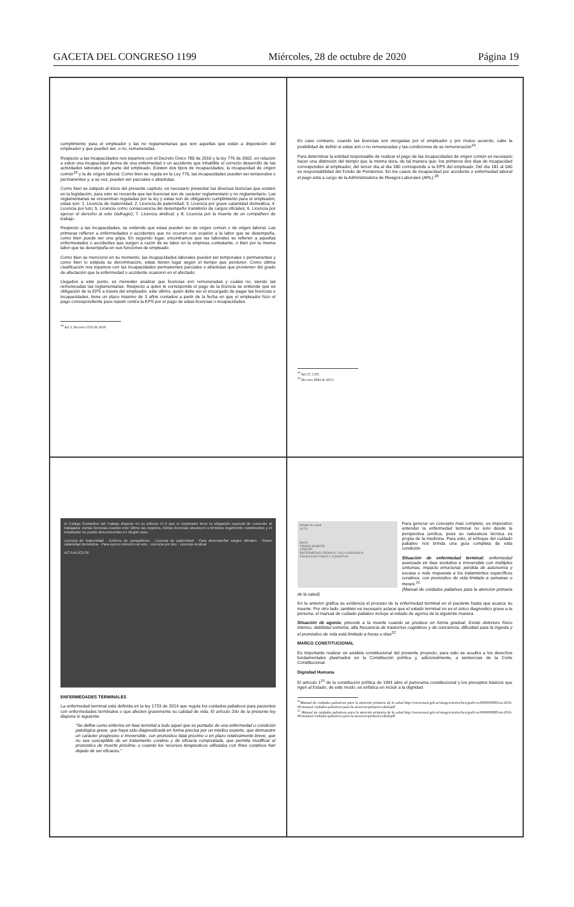GACETA DEL CONGRESO 1199 Miércoles, 28 de octubre de 2020 Página 19
cumplimiento para el empleador y las no reglamentarias que son aquellas que están a disposición del empleador y que pueden ser, o no, remuneradas.
Respecto a las incapacidades nos topamos con el Decreto Único 780 de 2016 y la ley 776 de 2002, en relación a estos una incapacidad deriva de una enfermedad o un accidente que inhabilite el correcto desarrollo de las actividades laborales por parte del empleado. Existen dos tipos de incapacidades, la incapacidad de origen común<sup>18</sup> y la de origen laboral. Como bien se regula en la Ley 776, las incapacidades pueden ser temporales o permanentes y, a su vez, pueden ser parciales o absolutas.
Como bien se estipulo al inicio del presente capitulo, es necesario presentar las diversas licencias que existen en la legislación, para esto se recuerda que las licencias son de carácter reglamentario y no reglamentario. Las reglamentarias se encuentran reguladas por la ley y estas son de obligatorio cumplimiento para el empleador, estas son: 1. Licencia de maternidad; 2. Licencia de paternidad; 3. Licencia por grave calamidad domestica; 4. Licencia por luto; 5. Licencia como consecuencia del desempeño transitorio de cargos oficiales; 6. Licencia por ejercer el derecho al voto (sufragio); 7. Licencia sindical; y 8. Licencia por la muerte de un compañero de trabajo.
Respecto a las incapacidades, se entiende que estas pueden ser de origen común o de origen laboral. Las primeras refieren a enfermedades o accidentes que no ocurren con ocasión a la labor que se desempeña, como bien puede ser una gripa. En segundo lugar, encontramos que las laborales se refieren a aquellas enfermedades o accidentes que surgen a razón de su labor en la empresa contratante, o bien por la misma labor que se desempeña en sus funciones de empleado.
Como bien se mencionó en su momento, las incapacidades laborales pueden ser temporales o permanentes y como bien lo estipula su denominación, estas tienen lugar según el tiempo que perduren. Como última clasificación nos topamos con las incapacidades permanentes parciales o absolutas que provienen del grado de afectación que la enfermedad o accidente ocasionó en el afectado.
Llegados a este punto, es menester analizar que licencias son remuneradas y cuáles no, siendo las remuneradas las reglamentarias. Respecto a quien le corresponde el pago de la licencia se entiende que es obligación de la EPS a través del empleador, este último, quien debe ser el encargado de pagar las licencias e incapacidades, tiene un plazo máximo de 3 años contados a partir de la fecha en que el empleador hizo el pago correspondiente para repetir contra la EPS por el pago de estas licencias o incapacidades.
<sup>18</sup> Art 3, Decreto 1333 de 2018
En caso contrario, cuando las licencias son otorgadas por el empleador y por mutuo acuerdo, cabe la posibilidad de definir si estas son o no remuneradas y las condiciones de su remuneración<sup>19</sup>.
Para determinar la entidad responsable de realizar el pago de las incapacidades de origen común es necesario hacer una distinción del tiempo que la misma dura, de tal manera que: los primeros dos días de incapacidad corresponden al empleador, del tercer día al día 180 corresponde a la EPS del empleado. Del día 181 al 540 es responsabilidad del Fondo de Pensiones. En los casos de incapacidad por accidente o enfermedad laboral el pago está a cargo de la Administradora de Riesgos Laborales (ARL).<sup>20</sup>
<sup>19</sup> Art 57, CST.
<sup>20</sup> Decreto 2943 de 2013.
El Código Sustantivo del Trabajo dispone en su artículo 57.6 que el empleador tiene la obligación especial de conceder al trabajador ciertas licencias cuando este último las requiera, dichas licencias obedecen a términos legalmente establecidos y el empleador no puede desconocerlas en ningún caso.
Licencia de maternidad · Entierro de compañeros · Licencia de paternidad · Para desempeñar cargos oficiales · Grave calamidad doméstica · Para ejercer derecho al voto · Licencia por luto · Licencia sindical
ACTUALÍCESE
ENFERMEDADES TERMINALES
La enfermedad terminal está definida en la ley 1733 de 2014 que regula los cuidados paliativos para pacientes con enfermedades terminales o que afecten gravemente su calidad de vida. El artículo 2do de la presente ley dispone lo siguiente:
“Se define como enfermo en fase terminal a todo aquel que es portador de una enfermedad o condición patológica grave, que haya sido diagnosticada en forma precisa por un médico experto, que demuestre un carácter progresivo e irreversible, con pronóstico fatal próximo o en plazo relativamente breve, que no sea susceptible de un tratamiento curativo y de eficacia comprobada, que permita modificar el pronóstico de muerte próxima; o cuando los recursos terapéuticos utilizados con fines curativos han dejado de ser eficaces.”
Estado de salud
ALTO
BAJO
TIEMPO MUERTE
CÁNCER
ENFERMEDAD CRÓNICA, FALLA ORGÁNICA
FRAGILIDAD FÍSICA Y COGNITIVA
Para generar un concepto más completo, es imperativo entender la enfermedad terminal no solo desde la perspectiva jurídica, pues su naturaleza técnica es propia de la medicina. Para esto, el enfoque del cuidado paliativo nos brinda una guía completa de esta condición.
Situación de enfermedad terminal: enfermedad avanzada en fase evolutiva e irreversible con múltiples síntomas, impacto emocional, pérdida de autonomía y escasa o nula respuesta a los tratamientos específicos curativos, con pronóstico de vida limitado a semanas o meses.<sup>21</sup>
(Manual de cuidados paliativos para la atención primaria de la salud)
En la anterior gráfica se evidencia el proceso de la enfermedad terminal en el paciente hasta que acaece su muerte. Por otro lado, también es necesario aclarar que el estado terminal no es el único diagnostico grave a la persona, el manual de cuidado paliativo incluye al estado de agonía de la siguiente manera
Situación de agonía: precede a la muerte cuando se produce en forma gradual. Existe deterioro físico intenso, debilidad extrema, alta frecuencia de trastornos cognitivos y de conciencia, dificultad para la ingesta y el pronóstico de vida está limitado a horas o días<sup>22</sup>.
MARCO CONSTITUCIONAL
Es importante realizar un análisis constitucional del presente proyecto, para esto se acudirá a los derechos fundamentales plasmados en la Constitución política y, adicionalmente, a sentencias de la Corte Constitucional.
Dignidad Humana
El artículo 1<sup>23</sup> de la constitución política de 1991 abre el panorama constitucional y los preceptos básicos que rigen al Estado, de este modo, es enfática en incluir a la dignidad
<sup>21</sup> Manual de cuidados paliativos para la atención primaria de la salud http://www.msal.gob.ar/images/stories/bes/graficos/0000000885cnt-2016-09-manual-cuidados-paliativos-para-la-atencion-primaria-salud.pdf
<sup>22</sup> Manual de cuidados paliativos para la atención primaria de la salud http://www.msal.gob.ar/images/stories/bes/graficos/0000000885cnt-2016-09-manual-cuidados-paliativos-para-la-atencion-primaria-salud.pdf